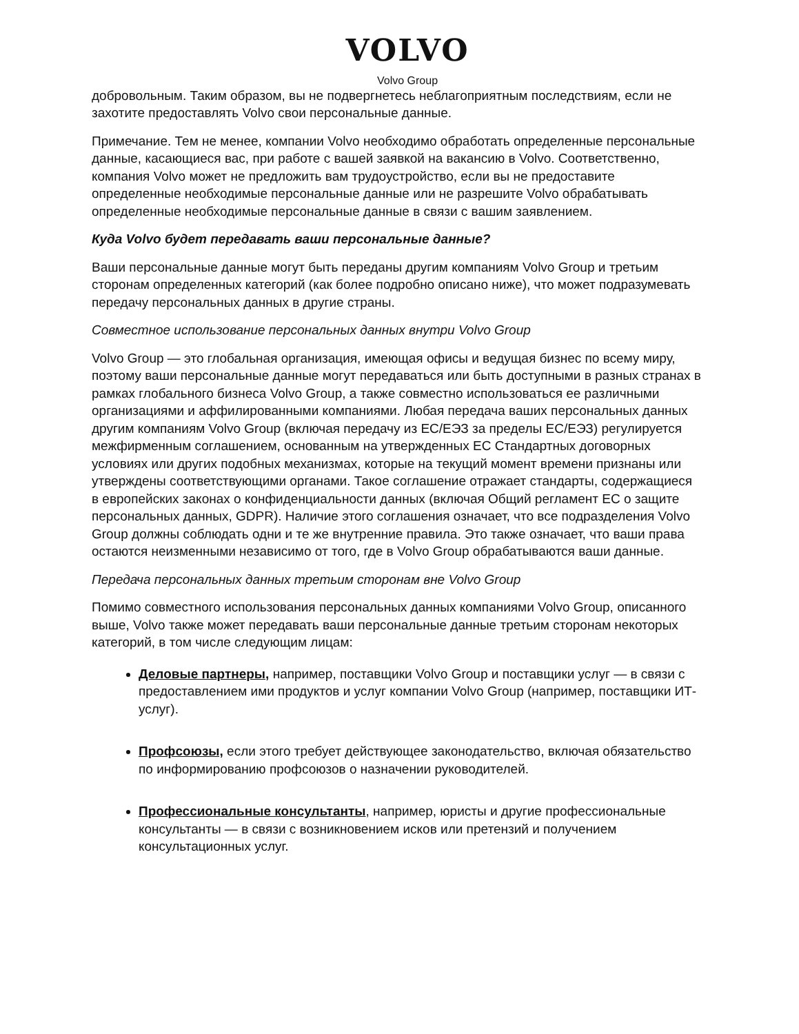VOLVO
Volvo Group
добровольным. Таким образом, вы не подвергнетесь неблагоприятным последствиям, если не захотите предоставлять Volvo свои персональные данные.
Примечание. Тем не менее, компании Volvo необходимо обработать определенные персональные данные, касающиеся вас, при работе с вашей заявкой на вакансию в Volvo. Соответственно, компания Volvo может не предложить вам трудоустройство, если вы не предоставите определенные необходимые персональные данные или не разрешите Volvo обрабатывать определенные необходимые персональные данные в связи с вашим заявлением.
Куда Volvo будет передавать ваши персональные данные?
Ваши персональные данные могут быть переданы другим компаниям Volvo Group и третьим сторонам определенных категорий (как более подробно описано ниже), что может подразумевать передачу персональных данных в другие страны.
Совместное использование персональных данных внутри Volvo Group
Volvo Group — это глобальная организация, имеющая офисы и ведущая бизнес по всему миру, поэтому ваши персональные данные могут передаваться или быть доступными в разных странах в рамках глобального бизнеса Volvo Group, а также совместно использоваться ее различными организациями и аффилированными компаниями. Любая передача ваших персональных данных другим компаниям Volvo Group (включая передачу из ЕС/ЕЭЗ за пределы ЕС/ЕЭЗ) регулируется межфирменным соглашением, основанным на утвержденных ЕС Стандартных договорных условиях или других подобных механизмах, которые на текущий момент времени признаны или утверждены соответствующими органами. Такое соглашение отражает стандарты, содержащиеся в европейских законах о конфиденциальности данных (включая Общий регламент ЕС о защите персональных данных, GDPR). Наличие этого соглашения означает, что все подразделения Volvo Group должны соблюдать одни и те же внутренние правила. Это также означает, что ваши права остаются неизменными независимо от того, где в Volvo Group обрабатываются ваши данные.
Передача персональных данных третьим сторонам вне Volvo Group
Помимо совместного использования персональных данных компаниями Volvo Group, описанного выше, Volvo также может передавать ваши персональные данные третьим сторонам некоторых категорий, в том числе следующим лицам:
Деловые партнеры, например, поставщики Volvo Group и поставщики услуг — в связи с предоставлением ими продуктов и услуг компании Volvo Group (например, поставщики ИТ-услуг).
Профсоюзы, если этого требует действующее законодательство, включая обязательство по информированию профсоюзов о назначении руководителей.
Профессиональные консультанты, например, юристы и другие профессиональные консультанты — в связи с возникновением исков или претензий и получением консультационных услуг.